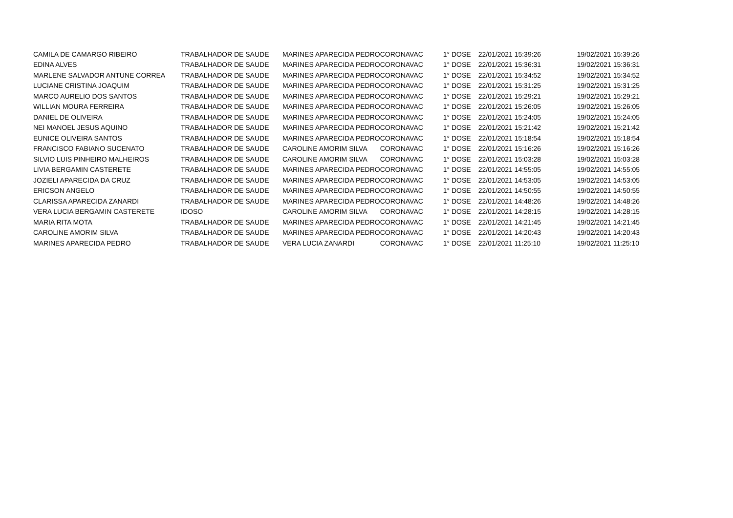| CAMILA DE CAMARGO RIBEIRO | TRABALHADOR DE SAUDE | MARINES APARECIDA PEDRO | CORONAVAC | 1° DOSE | 22/01/2021 15:39:26 | 19/02/2021 15:39:26 |
| EDINA ALVES | TRABALHADOR DE SAUDE | MARINES APARECIDA PEDRO | CORONAVAC | 1° DOSE | 22/01/2021 15:36:31 | 19/02/2021 15:36:31 |
| MARLENE SALVADOR ANTUNE CORREA | TRABALHADOR DE SAUDE | MARINES APARECIDA PEDRO | CORONAVAC | 1° DOSE | 22/01/2021 15:34:52 | 19/02/2021 15:34:52 |
| LUCIANE CRISTINA JOAQUIM | TRABALHADOR DE SAUDE | MARINES APARECIDA PEDRO | CORONAVAC | 1° DOSE | 22/01/2021 15:31:25 | 19/02/2021 15:31:25 |
| MARCO AURELIO DOS SANTOS | TRABALHADOR DE SAUDE | MARINES APARECIDA PEDRO | CORONAVAC | 1° DOSE | 22/01/2021 15:29:21 | 19/02/2021 15:29:21 |
| WILLIAN MOURA FERREIRA | TRABALHADOR DE SAUDE | MARINES APARECIDA PEDRO | CORONAVAC | 1° DOSE | 22/01/2021 15:26:05 | 19/02/2021 15:26:05 |
| DANIEL DE OLIVEIRA | TRABALHADOR DE SAUDE | MARINES APARECIDA PEDRO | CORONAVAC | 1° DOSE | 22/01/2021 15:24:05 | 19/02/2021 15:24:05 |
| NEI MANOEL JESUS AQUINO | TRABALHADOR DE SAUDE | MARINES APARECIDA PEDRO | CORONAVAC | 1° DOSE | 22/01/2021 15:21:42 | 19/02/2021 15:21:42 |
| EUNICE OLIVEIRA SANTOS | TRABALHADOR DE SAUDE | MARINES APARECIDA PEDRO | CORONAVAC | 1° DOSE | 22/01/2021 15:18:54 | 19/02/2021 15:18:54 |
| FRANCISCO FABIANO SUCENATO | TRABALHADOR DE SAUDE | CAROLINE AMORIM SILVA | CORONAVAC | 1° DOSE | 22/01/2021 15:16:26 | 19/02/2021 15:16:26 |
| SILVIO LUIS PINHEIRO MALHEIROS | TRABALHADOR DE SAUDE | CAROLINE AMORIM SILVA | CORONAVAC | 1° DOSE | 22/01/2021 15:03:28 | 19/02/2021 15:03:28 |
| LIVIA BERGAMIN CASTERETE | TRABALHADOR DE SAUDE | MARINES APARECIDA PEDRO | CORONAVAC | 1° DOSE | 22/01/2021 14:55:05 | 19/02/2021 14:55:05 |
| JOZIELI APARECIDA DA CRUZ | TRABALHADOR DE SAUDE | MARINES APARECIDA PEDRO | CORONAVAC | 1° DOSE | 22/01/2021 14:53:05 | 19/02/2021 14:53:05 |
| ERICSON ANGELO | TRABALHADOR DE SAUDE | MARINES APARECIDA PEDRO | CORONAVAC | 1° DOSE | 22/01/2021 14:50:55 | 19/02/2021 14:50:55 |
| CLARISSA APARECIDA ZANARDI | TRABALHADOR DE SAUDE | MARINES APARECIDA PEDRO | CORONAVAC | 1° DOSE | 22/01/2021 14:48:26 | 19/02/2021 14:48:26 |
| VERA LUCIA BERGAMIN CASTERETE | IDOSO | CAROLINE AMORIM SILVA | CORONAVAC | 1° DOSE | 22/01/2021 14:28:15 | 19/02/2021 14:28:15 |
| MARIA RITA MOTA | TRABALHADOR DE SAUDE | MARINES APARECIDA PEDRO | CORONAVAC | 1° DOSE | 22/01/2021 14:21:45 | 19/02/2021 14:21:45 |
| CAROLINE AMORIM SILVA | TRABALHADOR DE SAUDE | MARINES APARECIDA PEDRO | CORONAVAC | 1° DOSE | 22/01/2021 14:20:43 | 19/02/2021 14:20:43 |
| MARINES APARECIDA PEDRO | TRABALHADOR DE SAUDE | VERA LUCIA ZANARDI | CORONAVAC | 1° DOSE | 22/01/2021 11:25:10 | 19/02/2021 11:25:10 |